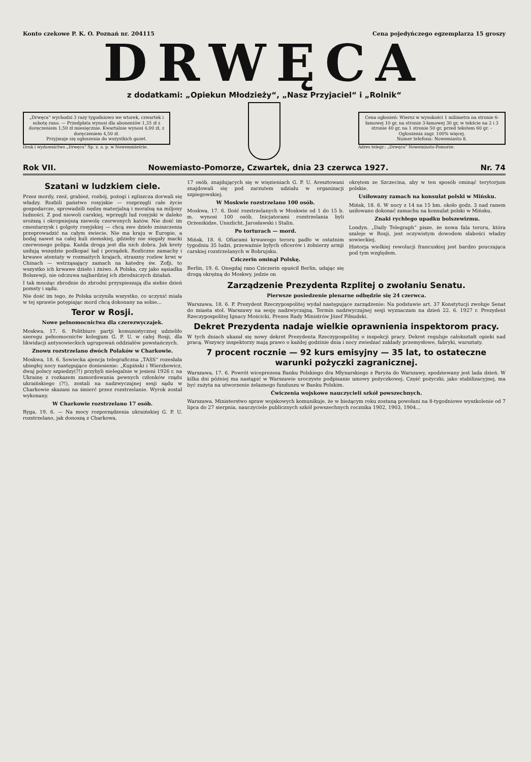Konto czekowe P. K. O. Poznań nr. 204115 Cena pojedyńczego egzemplarza 15 groszy
DRWĘCA
z dodatkami: „Opiekun Młodzieży“, „Nasz Przyjaciel“ i „Rolnik“
„Drwęca“ wychodzi 3 razy tygodniowo we wtorek, czwartek i sobotę rano. — Przedpłata wynosi dla abonentów 1,35 zł z doręczeniem 1,50 zł miesięcznie. Kwartalnie wynosi 4,00 zł, z doręczeniem 4,50 zł.
Przyjmuje się ogłoszenia do wszystkich gazet.
Druk i wydawnictwo „Drwęca“ Sp. z. o. p. w Nowemmieście.
Cena ogłoszeń: Wiersz w wysokości 1 milimetra na stronie 6-łamowej 10 gr, na stronie 3-łamowej 30 gr, w tekście na 2 i 3 stronie 40 gr, na 1 stronie 50 gr, przed tekstem 60 gr. – Ogłoszenia zagr. 100% więcej.
Numer telefonu: Nowemiasto 8.
Adres telegr.: „Drwęca“ Nowemiasto-Pomorze.
Rok VII. Nowemiasto-Pomorze, Czwartek, dnia 23 czerwca 1927. Nr. 74
Szatani w ludzkiem ciele.
Przez mordy, rzeź, grabież, rozbój, pożogi i zgliszcza dorwali się władzy. Rozbili państwo rosyjskie — rozprzęgli całe życie gospodarcze, sprowadzili nędzę materjalną i moralną na miljony ludności. Z pod niewoli carskiej, wprzęgli lud rosyjski w daleko sroższą i okropniejszą niewolę czerwonych katów. Nie dość im cmentarzysk i golgoty rosyjskiej — chcą swe dzieło zniszczenia przeprowadzić na całym świecie. Nie ma kraju w Europie, a bodaj nawet na całej kuli ziemskiej, gdzieby nie sięgały macki czerwonego polipa. Każda droga jest dla nich dobra. Jak krety usiłują wszędzie podkopać ład i porządek. Rozliczne zamachy i krwawe atentaty w rozmaitych krajach, straszny rozlew krwi w Chinach — wstrząsający zamach na katedrę św. Zofji, to wszystko ich krwawe dzieło i żniwo. A Polska, czy jako sąsiadka Bolszewji, nie odczuwa najbardziej ich zbrodniczych działań.
I tak mnożąc zbrodnie do zbrodni przyspieszają dla siebie dzień pomsty i sądu.
Nie dość im tego, że Polska uczyniła wszystko, co uczynić miała w tej sprawie potępiając mord chcą dokonany na sobie...
Teror w Rosji.
Nowe pełnomocnictwa dla czerezwyczajek.
Moskwa, 17. 6. Politbiuro partji komunistycznej udzieliło szeregu pełnomocnictw kolegjum G. P. U. w całej Rosji, dla likwidacji antysowieckich ugrupowań oddziałów powstańczych.
Znowu rozstrzelano dwóch Polaków w Charkowie.
Moskwa, 18. 6. Sowiecka ajencja telegraficzna „TASS“ rozesłała ubiegłej nocy następujące doniesienie: „Kupiński i Wierzbowicz, dwaj polscy szpiedzy(?!) przybyli nielegalnie w jesieni 1926 r. na Ukrainę z rozkazem zamordowania pewnych członków rządu ukraińskiego (?!), zostali na nadzwyczajnej sesji sądu w Charkowie skazani na śmierć przez rozstrzelanie. Wyrok został wykonany.
W Charkowie rozstrzelano 17 osób.
Ryga, 19. 6. — Na mocy rozporządzenia ukraińskiej G. P. U. rozstrzelano, jak donoszą z Charkowa,
17 osób, znajdujących się w więzieniach G. P. U. Aresztowani znajdowali się pod zarzutem udziału w organizacji szpiegowskiej.
W Moskwie rozstrzelano 100 osób.
Moskwa, 17. 6. Ilość rozstrzelanych w Moskwie od 1 do 15 b. m. wynosi 100 osób. Inicjatorami rozstrzelania byli Orżenikidze, Unszlicht, Jarosławski i Stalin.
Po torturach — mord.
Mińsk, 18. 6. Ofiarami krwawego teroru padło w ostatnim tygodniu 35 ludzi, przeważnie byłych oficerów i żołnierzy armji carskiej rozstrzelanych w Bobrujsku.
Cziczerin ominął Polskę.
Berlin, 19. 6. Onegdaj rano Cziczerin opuścił Berlin, udając się drogą okrężną do Moskwy, jedzie on
okrętem ze Szczecina, aby w ten sposób ominąć terytorjum polskie.
Usiłowany zamach na konsulat polski w Mińsku.
Mińsk, 18. 6. W nocy z 14 na 15 bm. około godz. 3 nad ranem usiłowano dokonać zamachu na konsulat polski w Mińsku.
Znaki rychłego upadku bolszewizmu.
Londyn. „Daily Telegraph“ pisze, że nowa fala teroru, która szaleje w Rosji, jest oczywistym dowodem słabości władzy sowieckiej.
Historja wielkiej rewolucji francuskiej jest bardzo pouczająca pod tym względem.
Zarządzenie Prezydenta Rzplitej o zwołaniu Senatu.
Pierwsze posiedzenie plenarne odbędzie się 24 czerwca.
Warszawa, 18. 6. P. Prezydent Rzeczypospolitej wydał następujące zarządzenie: Na podstawie art. 37 Konstytucji zwołuje Senat do miasta stoł. Warszawy na sesję nadzwyczajną. Termin nadzwyczajnej sesji wyznaczam na dzień 22. 6. 1927 r. Prezydent Rzeczypospolitej Ignacy Mościcki, Prezes Rady Ministrów Józef Piłsudski.
Dekret Prezydenta nadaje wielkie oprawnienia inspektorom pracy.
W tych dniach ukazał się nowy dekret Prezydenta Rzeczypospolitej o inspekcji pracy. Dekret reguluje całokształt opieki nad pracą. Wszyscy inspektorzy mają prawo o każdej godzinie dnia i nocy zwiedzać zakłady przemysłowe, fabryki, warsztaty.
7 procent rocznie — 92 kurs emisyjny — 35 lat, to ostateczne warunki pożyczki zagranicznej.
Warszawa, 17. 6. Powrót wiceprezesa Banku Polskiego dra Młynarskiego z Paryża do Warszawy, spodziewany jest lada dzień. W kilka dni później ma nastąpić w Warszawie uroczyste podpisanie umowy pożyczkowej. Część pożyczki, jako stabilizacyjnej, ma być zużyta na utworzenie żelaznego funduszu w Banku Polskim.
Ćwiczenia wojskowe nauczycieli szkół powszechnych.
Warszawa. Ministerstwo spraw wojskowych komunikuje, że w bieżącym roku zostaną powołani na 8-tygodniowe wyszkolenie od 7 lipca do 27 sierpnia, nauczyciele publicznych szkół powszechnych rocznika 1902, 1903, 1904...